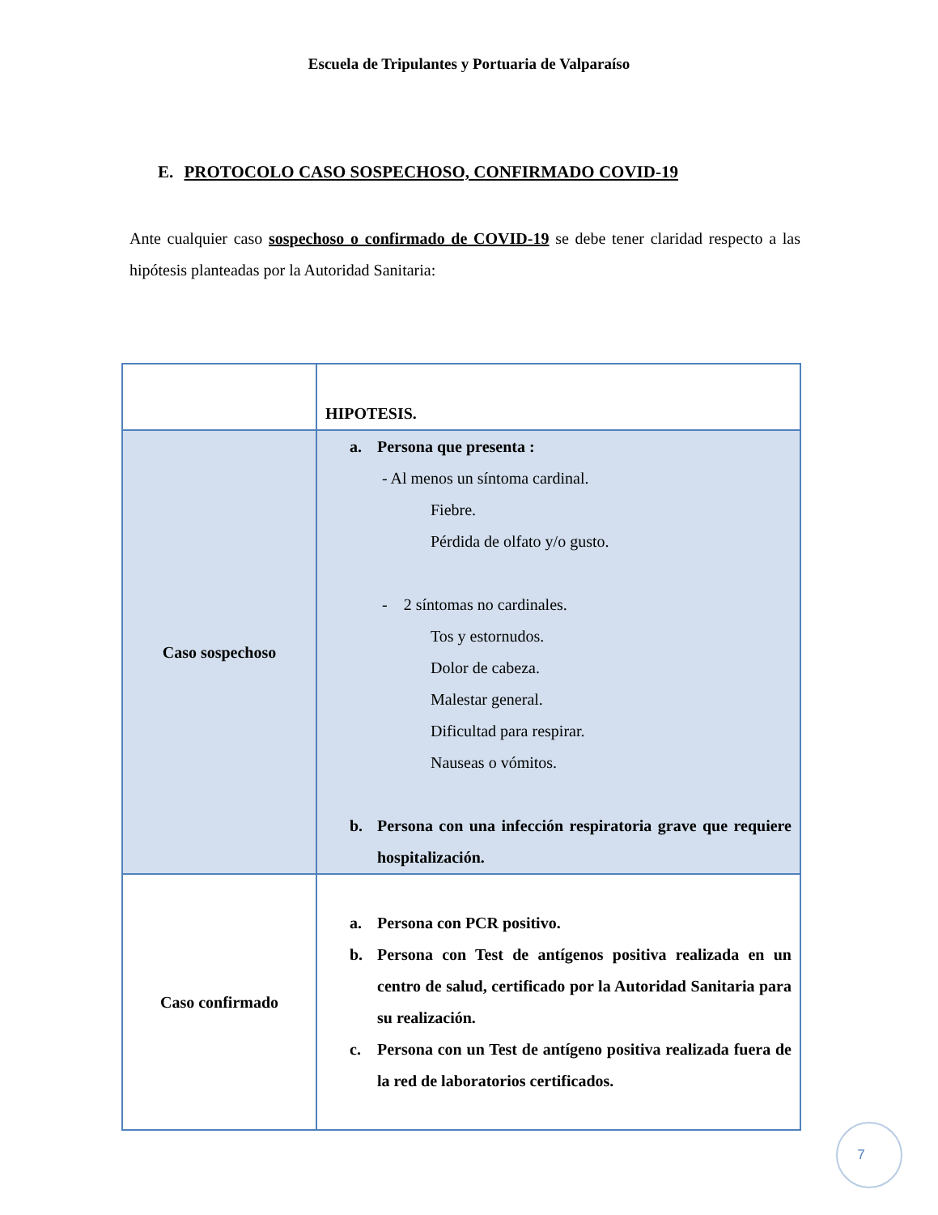Escuela de Tripulantes y Portuaria de Valparaíso
E. PROTOCOLO CASO SOSPECHOSO, CONFIRMADO COVID-19
Ante cualquier caso sospechoso o confirmado de COVID-19 se debe tener claridad respecto a las hipótesis planteadas por la Autoridad Sanitaria:
| | HIPOTESIS. |
| Caso sospechoso | a. Persona que presenta : - Al menos un síntoma cardinal. Fiebre. Pérdida de olfato y/o gusto. - 2 síntomas no cardinales. Tos y estornudos. Dolor de cabeza. Malestar general. Dificultad para respirar. Nauseas o vómitos. b. Persona con una infección respiratoria grave que requiere hospitalización. |
| Caso confirmado | a. Persona con PCR positivo. b. Persona con Test de antígenos positiva realizada en un centro de salud, certificado por la Autoridad Sanitaria para su realización. c. Persona con un Test de antígeno positiva realizada fuera de la red de laboratorios certificados. |
7